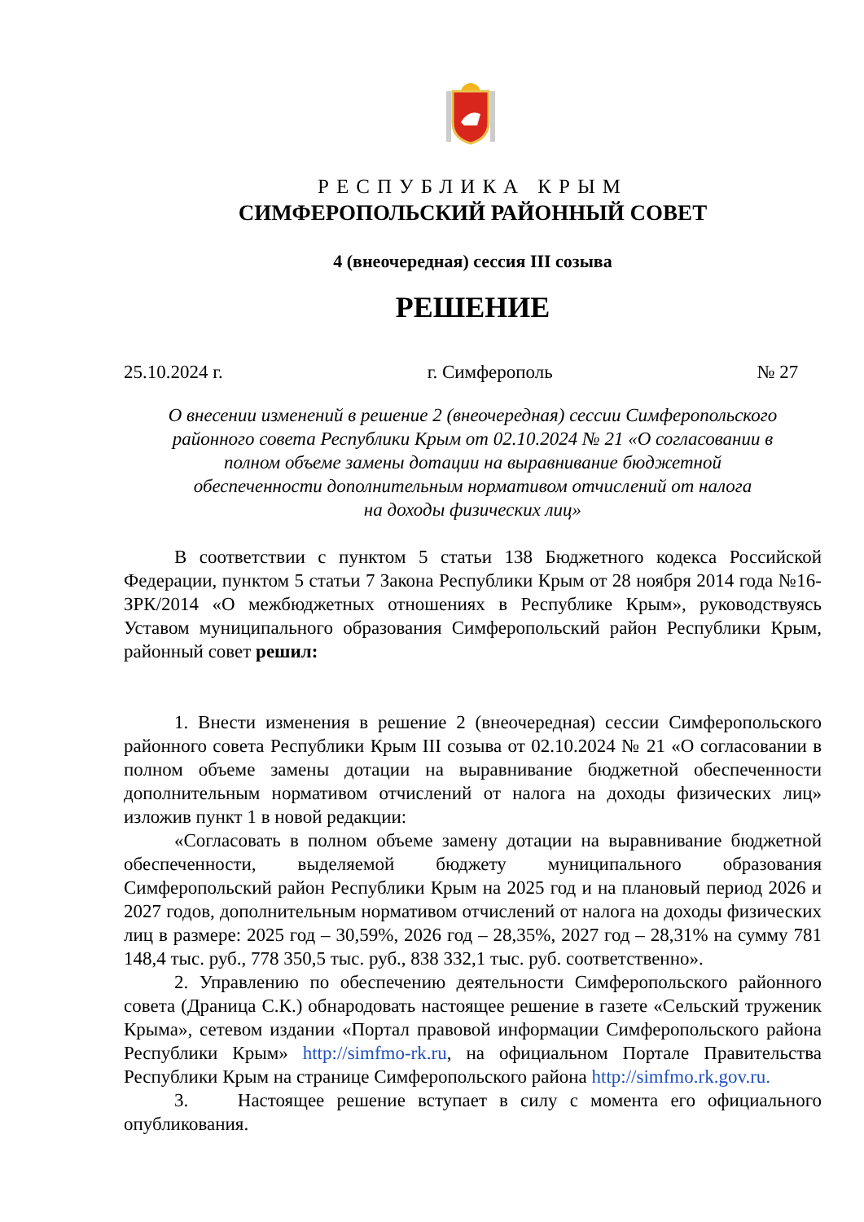РЕСПУБЛИКА КРЫМ
СИМФЕРОПОЛЬСКИЙ РАЙОННЫЙ СОВЕТ
4 (внеочередная) сессия III созыва
РЕШЕНИЕ
25.10.2024 г. г. Симферополь № 27
О внесении изменений в решение 2 (внеочередная) сессии Симферопольского
районного совета Республики Крым от 02.10.2024 № 21 «О согласовании в
полном объеме замены дотации на выравнивание бюджетной
обеспеченности дополнительным нормативом отчислений от налога
на доходы физических лиц»
В соответствии с пунктом 5 статьи 138 Бюджетного кодекса Российской Федерации, пунктом 5 статьи 7 Закона Республики Крым от 28 ноября 2014 года №16-ЗРК/2014 «О межбюджетных отношениях в Республике Крым», руководствуясь Уставом муниципального образования Симферопольский район Республики Крым, районный совет решил:
1. Внести изменения в решение 2 (внеочередная) сессии Симферопольского районного совета Республики Крым III созыва от 02.10.2024 № 21 «О согласовании в полном объеме замены дотации на выравнивание бюджетной обеспеченности дополнительным нормативом отчислений от налога на доходы физических лиц» изложив пункт 1 в новой редакции:
«Согласовать в полном объеме замену дотации на выравнивание бюджетной обеспеченности, выделяемой бюджету муниципального образования Симферопольский район Республики Крым на 2025 год и на плановый период 2026 и 2027 годов, дополнительным нормативом отчислений от налога на доходы физических лиц в размере: 2025 год – 30,59%, 2026 год – 28,35%, 2027 год – 28,31% на сумму 781 148,4 тыс. руб., 778 350,5 тыс. руб., 838 332,1 тыс. руб. соответственно».
2. Управлению по обеспечению деятельности Симферопольского районного совета (Драница С.К.) обнародовать настоящее решение в газете «Сельский труженик Крыма», сетевом издании «Портал правовой информации Симферопольского района Республики Крым» http://simfmo-rk.ru, на официальном Портале Правительства Республики Крым на странице Симферопольского района http://simfmo.rk.gov.ru.
3. Настоящее решение вступает в силу с момента его официального опубликования.